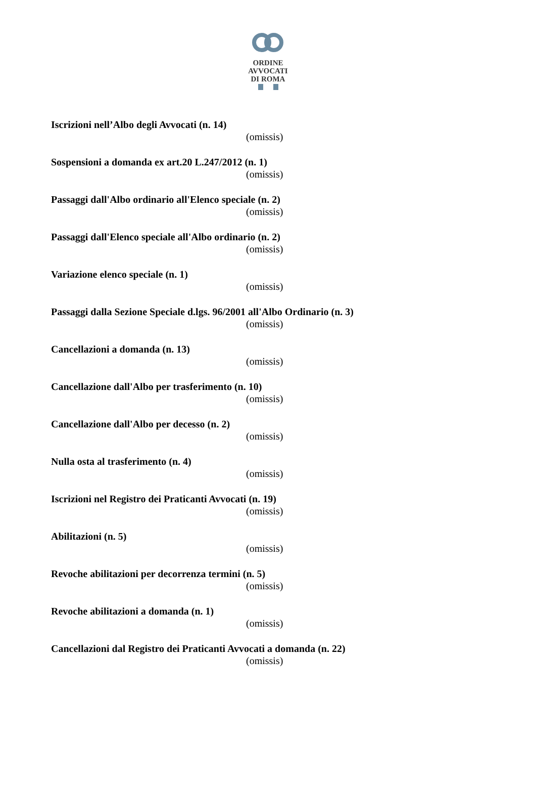ORDINE
AVVOCATI
DI ROMA
Iscrizioni nell’Albo degli Avvocati (n. 14)
(omissis)
Sospensioni a domanda ex art.20 L.247/2012 (n. 1)
(omissis)
Passaggi dall'Albo ordinario all'Elenco speciale (n. 2)
(omissis)
Passaggi dall'Elenco speciale all'Albo ordinario (n. 2)
(omissis)
Variazione elenco speciale (n. 1)
(omissis)
Passaggi dalla Sezione Speciale d.lgs. 96/2001 all'Albo Ordinario (n. 3)
(omissis)
Cancellazioni a domanda (n. 13)
(omissis)
Cancellazione dall'Albo per trasferimento (n. 10)
(omissis)
Cancellazione dall'Albo per decesso (n. 2)
(omissis)
Nulla osta al trasferimento (n. 4)
(omissis)
Iscrizioni nel Registro dei Praticanti Avvocati (n. 19)
(omissis)
Abilitazioni (n. 5)
(omissis)
Revoche abilitazioni per decorrenza termini (n. 5)
(omissis)
Revoche abilitazioni a domanda (n. 1)
(omissis)
Cancellazioni dal Registro dei Praticanti Avvocati a domanda (n. 22)
(omissis)